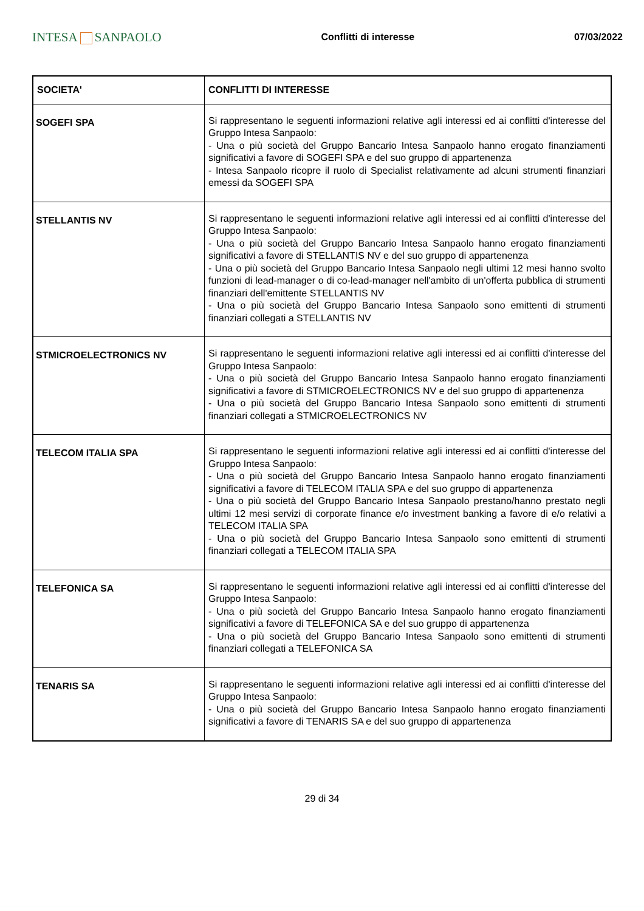INTESA SANPAOLO
Conflitti di interesse 07/03/2022
| SOCIETA' | CONFLITTI DI INTERESSE |
| --- | --- |
| SOGEFI SPA | Si rappresentano le seguenti informazioni relative agli interessi ed ai conflitti d'interesse del Gruppo Intesa Sanpaolo: - Una o più società del Gruppo Bancario Intesa Sanpaolo hanno erogato finanziamenti significativi a favore di SOGEFI SPA e del suo gruppo di appartenenza - Intesa Sanpaolo ricopre il ruolo di Specialist relativamente ad alcuni strumenti finanziari emessi da SOGEFI SPA |
| STELLANTIS NV | Si rappresentano le seguenti informazioni relative agli interessi ed ai conflitti d'interesse del Gruppo Intesa Sanpaolo: - Una o più società del Gruppo Bancario Intesa Sanpaolo hanno erogato finanziamenti significativi a favore di STELLANTIS NV e del suo gruppo di appartenenza - Una o più società del Gruppo Bancario Intesa Sanpaolo negli ultimi 12 mesi hanno svolto funzioni di lead-manager o di co-lead-manager nell'ambito di un'offerta pubblica di strumenti finanziari dell'emittente STELLANTIS NV - Una o più società del Gruppo Bancario Intesa Sanpaolo sono emittenti di strumenti finanziari collegati a STELLANTIS NV |
| STMICROELECTRONICS NV | Si rappresentano le seguenti informazioni relative agli interessi ed ai conflitti d'interesse del Gruppo Intesa Sanpaolo: - Una o più società del Gruppo Bancario Intesa Sanpaolo hanno erogato finanziamenti significativi a favore di STMICROELECTRONICS NV e del suo gruppo di appartenenza - Una o più società del Gruppo Bancario Intesa Sanpaolo sono emittenti di strumenti finanziari collegati a STMICROELECTRONICS NV |
| TELECOM ITALIA SPA | Si rappresentano le seguenti informazioni relative agli interessi ed ai conflitti d'interesse del Gruppo Intesa Sanpaolo: - Una o più società del Gruppo Bancario Intesa Sanpaolo hanno erogato finanziamenti significativi a favore di TELECOM ITALIA SPA e del suo gruppo di appartenenza - Una o più società del Gruppo Bancario Intesa Sanpaolo prestano/hanno prestato negli ultimi 12 mesi servizi di corporate finance e/o investment banking a favore di e/o relativi a TELECOM ITALIA SPA - Una o più società del Gruppo Bancario Intesa Sanpaolo sono emittenti di strumenti finanziari collegati a TELECOM ITALIA SPA |
| TELEFONICA SA | Si rappresentano le seguenti informazioni relative agli interessi ed ai conflitti d'interesse del Gruppo Intesa Sanpaolo: - Una o più società del Gruppo Bancario Intesa Sanpaolo hanno erogato finanziamenti significativi a favore di TELEFONICA SA e del suo gruppo di appartenenza - Una o più società del Gruppo Bancario Intesa Sanpaolo sono emittenti di strumenti finanziari collegati a TELEFONICA SA |
| TENARIS SA | Si rappresentano le seguenti informazioni relative agli interessi ed ai conflitti d'interesse del Gruppo Intesa Sanpaolo: - Una o più società del Gruppo Bancario Intesa Sanpaolo hanno erogato finanziamenti significativi a favore di TENARIS SA e del suo gruppo di appartenenza |
29 di 34